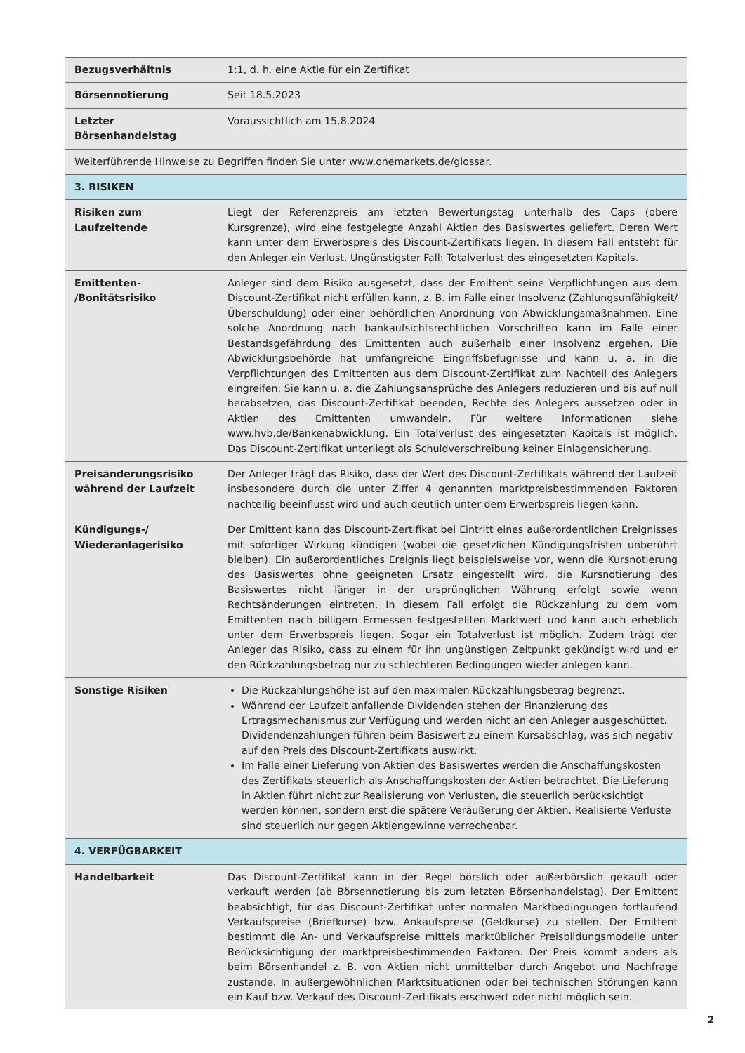| Bezugsverhältnis | 1:1, d. h. eine Aktie für ein Zertifikat |
| Börsennotierung | Seit 18.5.2023 |
| Letzter Börsenhandelstag | Voraussichtlich am 15.8.2024 |
| Weiterführende Hinweise zu Begriffen finden Sie unter www.onemarkets.de/glossar. | |
| 3. RISIKEN | |
| Risiken zum Laufzeitende | Liegt der Referenzpreis am letzten Bewertungstag unterhalb des Caps (obere Kursgrenze), wird eine festgelegte Anzahl Aktien des Basiswertes geliefert. Deren Wert kann unter dem Erwerbspreis des Discount-Zertifikats liegen. In diesem Fall entsteht für den Anleger ein Verlust. Ungünstigster Fall: Totalverlust des eingesetzten Kapitals. |
| Emittenten- /Bonitätsrisiko | Anleger sind dem Risiko ausgesetzt, dass der Emittent seine Verpflichtungen aus dem Discount-Zertifikat nicht erfüllen kann, z. B. im Falle einer Insolvenz (Zahlungsunfähigkeit/ Überschuldung) oder einer behördlichen Anordnung von Abwicklungsmaßnahmen. Eine solche Anordnung nach bankaufsichtsrechtlichen Vorschriften kann im Falle einer Bestandsgefährdung des Emittenten auch außerhalb einer Insolvenz ergehen. Die Abwicklungsbehörde hat umfangreiche Eingriffsbefugnisse und kann u. a. in die Verpflichtungen des Emittenten aus dem Discount-Zertifikat zum Nachteil des Anlegers eingreifen. Sie kann u. a. die Zahlungsansprüche des Anlegers reduzieren und bis auf null herabsetzen, das Discount-Zertifikat beenden, Rechte des Anlegers aussetzen oder in Aktien des Emittenten umwandeln. Für weitere Informationen siehe www.hvb.de/Bankenabwicklung. Ein Totalverlust des eingesetzten Kapitals ist möglich. Das Discount-Zertifikat unterliegt als Schuldverschreibung keiner Einlagensicherung. |
| Preisänderungsrisiko während der Laufzeit | Der Anleger trägt das Risiko, dass der Wert des Discount-Zertifikats während der Laufzeit insbesondere durch die unter Ziffer 4 genannten marktpreisbestimmenden Faktoren nachteilig beeinflusst wird und auch deutlich unter dem Erwerbspreis liegen kann. |
| Kündigungs-/ Wiederanlagerisiko | Der Emittent kann das Discount-Zertifikat bei Eintritt eines außerordentlichen Ereignisses mit sofortiger Wirkung kündigen (wobei die gesetzlichen Kündigungsfristen unberührt bleiben). Ein außerordentliches Ereignis liegt beispielsweise vor, wenn die Kursnotierung des Basiswertes ohne geeigneten Ersatz eingestellt wird, die Kursnotierung des Basiswertes nicht länger in der ursprünglichen Währung erfolgt sowie wenn Rechtsänderungen eintreten. In diesem Fall erfolgt die Rückzahlung zu dem vom Emittenten nach billigem Ermessen festgestellten Marktwert und kann auch erheblich unter dem Erwerbspreis liegen. Sogar ein Totalverlust ist möglich. Zudem trägt der Anleger das Risiko, dass zu einem für ihn ungünstigen Zeitpunkt gekündigt wird und er den Rückzahlungsbetrag nur zu schlechteren Bedingungen wieder anlegen kann. |
| Sonstige Risiken | Die Rückzahlungshöhe ist auf den maximalen Rückzahlungsbetrag begrenzt. Während der Laufzeit anfallende Dividenden stehen der Finanzierung des Ertragsmechanismus zur Verfügung und werden nicht an den Anleger ausgeschüttet. Dividendenzahlungen führen beim Basiswert zu einem Kursabschlag, was sich negativ auf den Preis des Discount-Zertifikats auswirkt. Im Falle einer Lieferung von Aktien des Basiswertes werden die Anschaffungskosten des Zertifikats steuerlich als Anschaffungskosten der Aktien betrachtet. Die Lieferung in Aktien führt nicht zur Realisierung von Verlusten, die steuerlich berücksichtigt werden können, sondern erst die spätere Veräußerung der Aktien. Realisierte Verluste sind steuerlich nur gegen Aktiengewinne verrechenbar. |
| 4. VERFÜGBARKEIT | |
| Handelbarkeit | Das Discount-Zertifikat kann in der Regel börslich oder außerbörslich gekauft oder verkauft werden (ab Börsennotierung bis zum letzten Börsenhandelstag). Der Emittent beabsichtigt, für das Discount-Zertifikat unter normalen Marktbedingungen fortlaufend Verkaufspreise (Briefkurse) bzw. Ankaufspreise (Geldkurse) zu stellen. Der Emittent bestimmt die An- und Verkaufspreise mittels marktüblicher Preisbildungsmodelle unter Berücksichtigung der marktpreisbestimmenden Faktoren. Der Preis kommt anders als beim Börsenhandel z. B. von Aktien nicht unmittelbar durch Angebot und Nachfrage zustande. In außergewöhnlichen Marktsituationen oder bei technischen Störungen kann ein Kauf bzw. Verkauf des Discount-Zertifikats erschwert oder nicht möglich sein. |
2